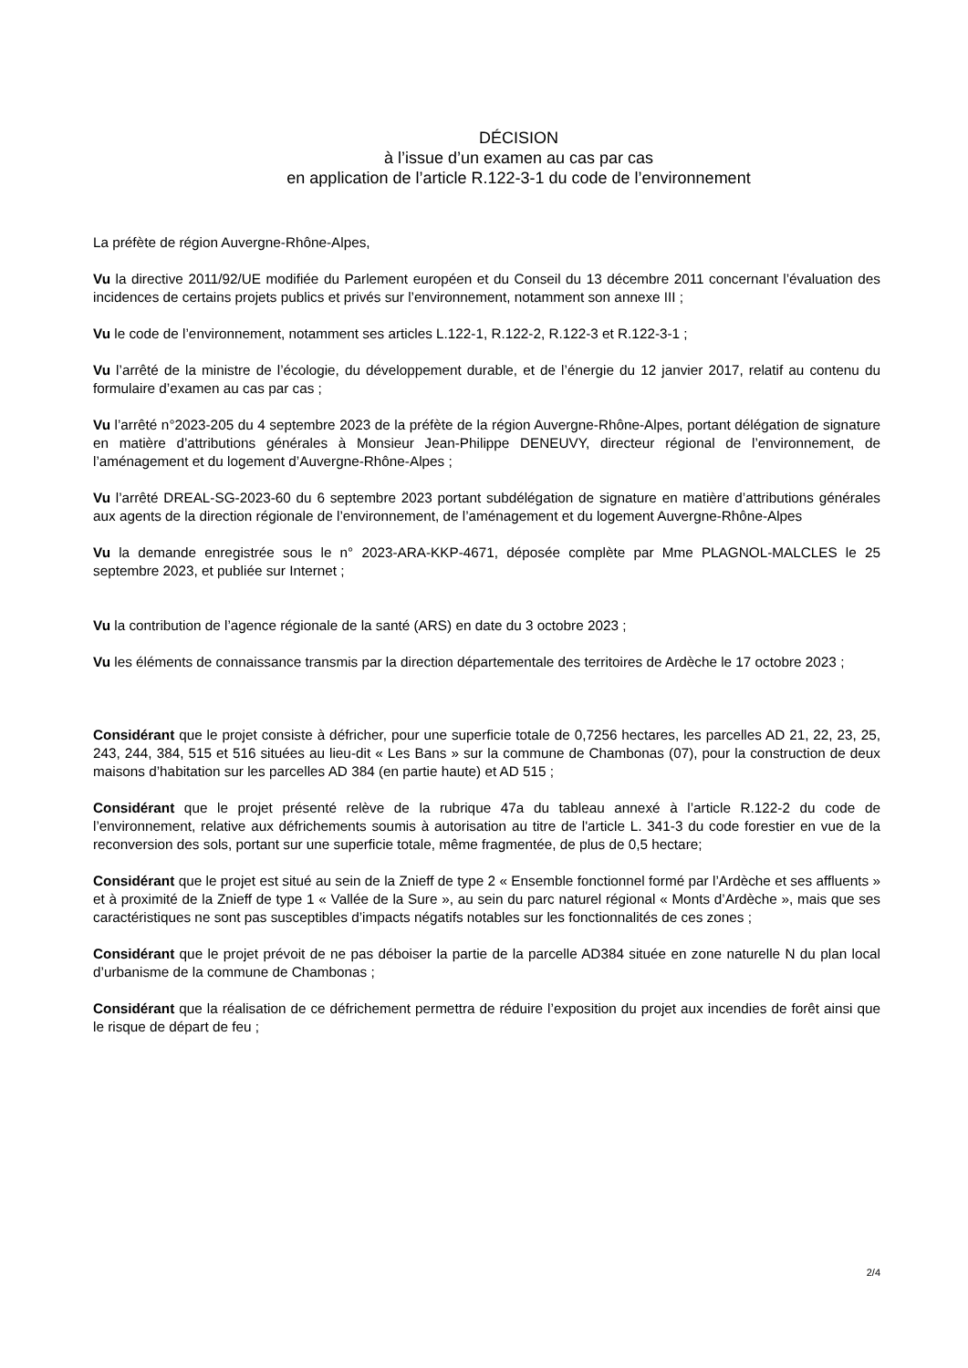DÉCISION
à l’issue d’un examen au cas par cas
en application de l’article R.122-3-1 du code de l’environnement
La préfète de région Auvergne-Rhône-Alpes,
Vu la directive 2011/92/UE modifiée du Parlement européen et du Conseil du 13 décembre 2011 concernant l’évaluation des incidences de certains projets publics et privés sur l’environnement, notamment son annexe III ;
Vu le code de l’environnement, notamment ses articles L.122-1, R.122-2, R.122-3 et R.122-3-1 ;
Vu l’arrêté de la ministre de l’écologie, du développement durable, et de l’énergie du 12 janvier 2017, relatif au contenu du formulaire d’examen au cas par cas ;
Vu l’arrêté n°2023-205 du 4 septembre 2023 de la préfète de la région Auvergne-Rhône-Alpes, portant délégation de signature en matière d’attributions générales à Monsieur Jean-Philippe DENEUVY, directeur régional de l’environnement, de l’aménagement et du logement d’Auvergne-Rhône-Alpes ;
Vu l’arrêté DREAL-SG-2023-60 du 6 septembre 2023 portant subdélégation de signature en matière d’attributions générales aux agents de la direction régionale de l’environnement, de l’aménagement et du logement Auvergne-Rhône-Alpes
Vu la demande enregistrée sous le n° 2023-ARA-KKP-4671, déposée complète par Mme PLAGNOL-MALCLES le 25 septembre 2023, et publiée sur Internet ;
Vu la contribution de l’agence régionale de la santé (ARS) en date du 3 octobre 2023 ;
Vu les éléments de connaissance transmis par la direction départementale des territoires de Ardèche le 17 octobre 2023 ;
Considérant que le projet consiste à défricher, pour une superficie totale de 0,7256 hectares, les parcelles AD 21, 22, 23, 25, 243, 244, 384, 515 et 516 situées au lieu-dit « Les Bans » sur la commune de Chambonas (07), pour la construction de deux maisons d’habitation sur les parcelles AD 384 (en partie haute) et AD 515 ;
Considérant que le projet présenté relève de la rubrique 47a du tableau annexé à l’article R.122-2 du code de l’environnement, relative aux défrichements soumis à autorisation au titre de l'article L. 341-3 du code forestier en vue de la reconversion des sols, portant sur une superficie totale, même fragmentée, de plus de 0,5 hectare;
Considérant que le projet est situé au sein de la Znieff de type 2 « Ensemble fonctionnel formé par l’Ardèche et ses affluents » et à proximité de la Znieff de type 1 « Vallée de la Sure », au sein du parc naturel régional « Monts d’Ardèche », mais que ses caractéristiques ne sont pas susceptibles d’impacts négatifs notables sur les fonctionnalités de ces zones ;
Considérant que le projet prévoit de ne pas déboiser la partie de la parcelle AD384 située en zone naturelle N du plan local d’urbanisme de la commune de Chambonas ;
Considérant que la réalisation de ce défrichement permettra de réduire l’exposition du projet aux incendies de forêt ainsi que le risque de départ de feu ;
2/4